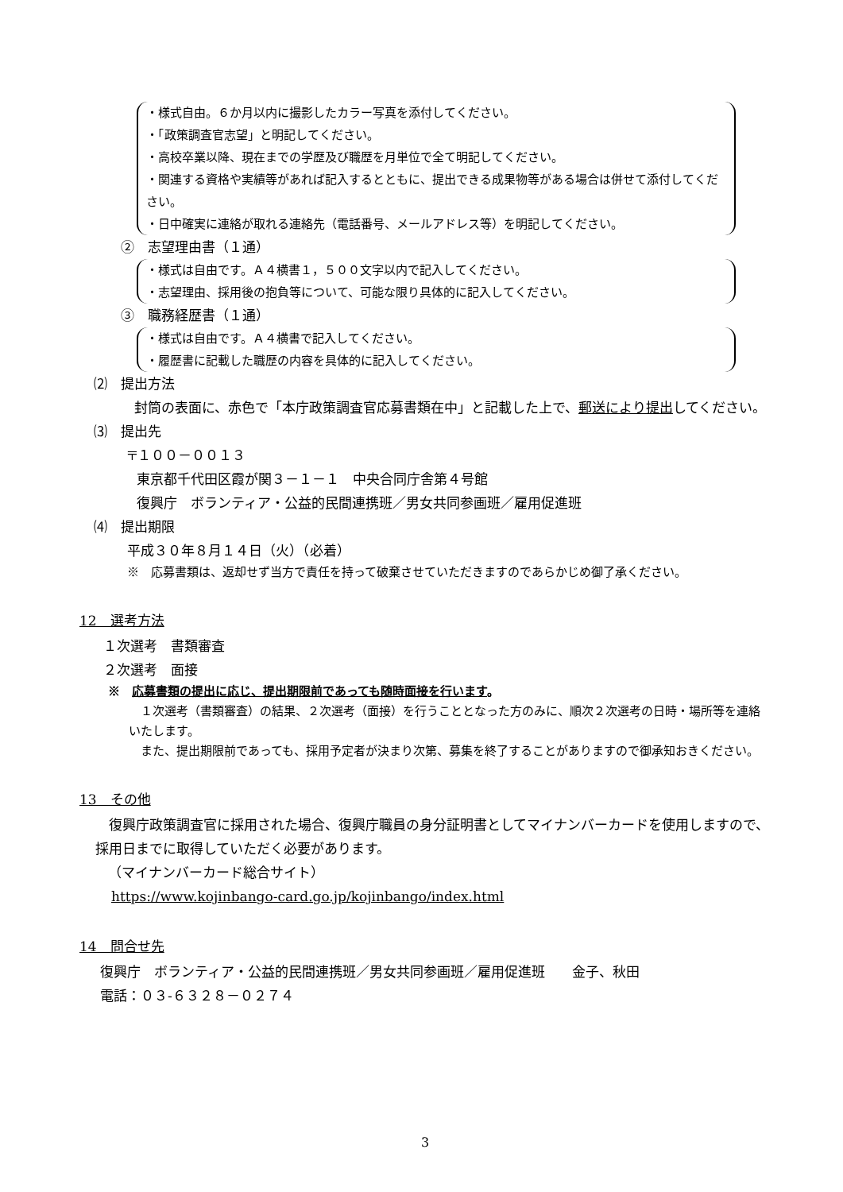・様式自由。６か月以内に撮影したカラー写真を添付してください。
・「政策調査官志望」と明記してください。
・高校卒業以降、現在までの学歴及び職歴を月単位で全て明記してください。
・関連する資格や実績等があれば記入するとともに、提出できる成果物等がある場合は併せて添付してください。
・日中確実に連絡が取れる連絡先（電話番号、メールアドレス等）を明記してください。
②　志望理由書（１通）
・様式は自由です。Ａ４横書１，５００文字以内で記入してください。
・志望理由、採用後の抱負等について、可能な限り具体的に記入してください。
③　職務経歴書（１通）
・様式は自由です。Ａ４横書で記入してください。
・履歴書に記載した職歴の内容を具体的に記入してください。
⑵　提出方法
　封筒の表面に、赤色で「本庁政策調査官応募書類在中」と記載した上で、郵送により提出してください。
⑶　提出先
〒１００－００１３
東京都千代田区霞が関３－１－１　中央合同庁舎第４号館
復興庁　ボランティア・公益的民間連携班／男女共同参画班／雇用促進班
⑷　提出期限
平成３０年８月１４日（火）（必着）
※　応募書類は、返却せず当方で責任を持って破棄させていただきますのであらかじめ御了承ください。
12　選考方法
１次選考　書類審査
２次選考　面接
※　応募書類の提出に応じ、提出期限前であっても随時面接を行います。
　１次選考（書類審査）の結果、２次選考（面接）を行うこととなった方のみに、順次２次選考の日時・場所等を連絡いたします。
　また、提出期限前であっても、採用予定者が決まり次第、募集を終了することがありますので御承知おきください。
13　その他
　復興庁政策調査官に採用された場合、復興庁職員の身分証明書としてマイナンバーカードを使用しますので、採用日までに取得していただく必要があります。
（マイナンバーカード総合サイト）
https://www.kojinbango-card.go.jp/kojinbango/index.html
14　問合せ先
復興庁　ボランティア・公益的民間連携班／男女共同参画班／雇用促進班　　金子、秋田
電話：０３-６３２８－０２７４
3